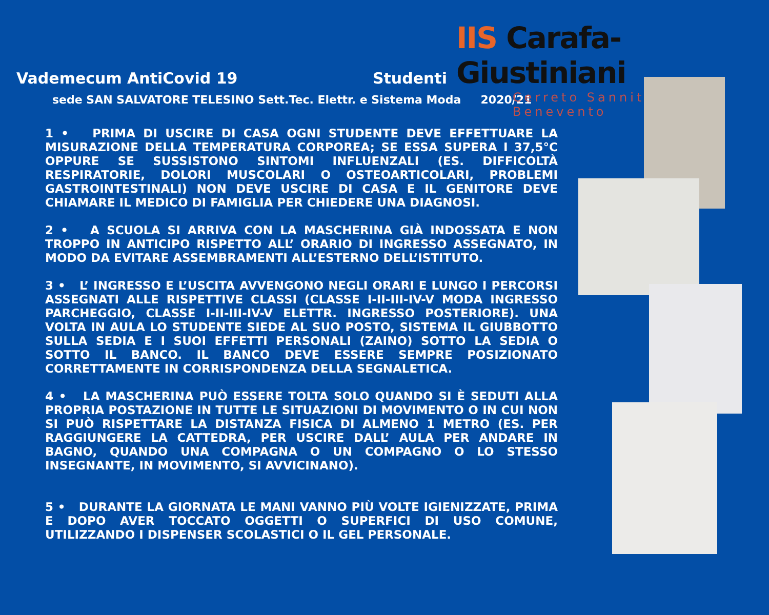IIS Carafa-Giustiniani
Cerreto Sannita- Benevento
Vademecum AntiCovid 19 Studenti
sede SAN SALVATORE TELESINO Sett.Tec. Elettr. e Sistema Moda 2020/21
1 • PRIMA DI USCIRE DI CASA OGNI STUDENTE DEVE EFFETTUARE LA MISURAZIONE DELLA TEMPERATURA CORPOREA; SE ESSA SUPERA I 37,5°C OPPURE SE SUSSISTONO SINTOMI INFLUENZALI (ES. DIFFICOLTÀ RESPIRATORIE, DOLORI MUSCOLARI O OSTEOARTICOLARI, PROBLEMI GASTROINTESTINALI) NON DEVE USCIRE DI CASA E IL GENITORE DEVE CHIAMARE IL MEDICO DI FAMIGLIA PER CHIEDERE UNA DIAGNOSI.
2 • A SCUOLA SI ARRIVA CON LA MASCHERINA GIÀ INDOSSATA E NON TROPPO IN ANTICIPO RISPETTO ALL’ ORARIO DI INGRESSO ASSEGNATO, IN MODO DA EVITARE ASSEMBRAMENTI ALL’ESTERNO DELL’ISTITUTO.
3 • L’ INGRESSO E L’USCITA AVVENGONO NEGLI ORARI E LUNGO I PERCORSI ASSEGNATI ALLE RISPETTIVE CLASSI (CLASSE I-II-III-IV-V MODA INGRESSO PARCHEGGIO, CLASSE I-II-III-IV-V ELETTR. INGRESSO POSTERIORE). UNA VOLTA IN AULA LO STUDENTE SIEDE AL SUO POSTO, SISTEMA IL GIUBBOTTO SULLA SEDIA E I SUOI EFFETTI PERSONALI (ZAINO) SOTTO LA SEDIA O SOTTO IL BANCO. IL BANCO DEVE ESSERE SEMPRE POSIZIONATO CORRETTAMENTE IN CORRISPONDENZA DELLA SEGNALETICA.
4 • LA MASCHERINA PUÒ ESSERE TOLTA SOLO QUANDO SI È SEDUTI ALLA PROPRIA POSTAZIONE IN TUTTE LE SITUAZIONI DI MOVIMENTO O IN CUI NON SI PUÒ RISPETTARE LA DISTANZA FISICA DI ALMENO 1 METRO (ES. PER RAGGIUNGERE LA CATTEDRA, PER USCIRE DALL’ AULA PER ANDARE IN BAGNO, QUANDO UNA COMPAGNA O UN COMPAGNO O LO STESSO INSEGNANTE, IN MOVIMENTO, SI AVVICINANO).
5 • DURANTE LA GIORNATA LE MANI VANNO PIÙ VOLTE IGIENIZZATE, PRIMA E DOPO AVER TOCCATO OGGETTI O SUPERFICI DI USO COMUNE, UTILIZZANDO I DISPENSER SCOLASTICI O IL GEL PERSONALE.